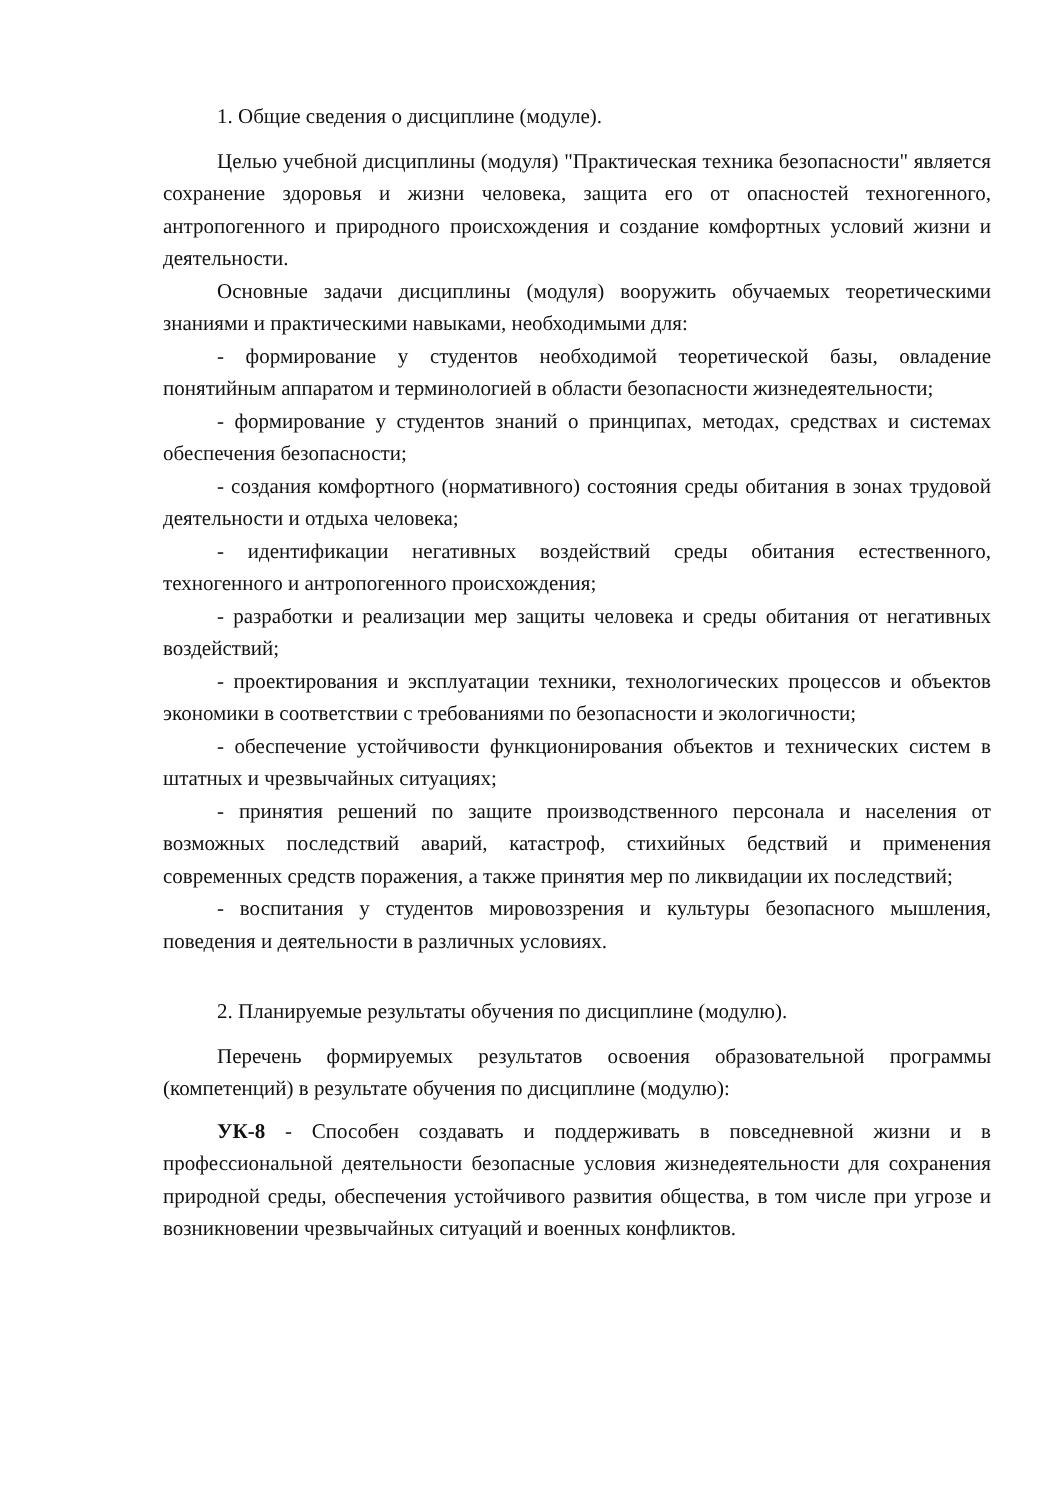1. Общие сведения о дисциплине (модуле).
Целью учебной дисциплины (модуля) "Практическая техника безопасности" является сохранение здоровья и жизни человека, защита его от опасностей техногенного, антропогенного и природного происхождения и создание комфортных условий жизни и деятельности.
Основные задачи дисциплины (модуля) вооружить обучаемых теоретическими знаниями и практическими навыками, необходимыми для:
- формирование у студентов необходимой теоретической базы, овладение понятийным аппаратом и терминологией в области безопасности жизнедеятельности;
- формирование у студентов знаний о принципах, методах, средствах и системах обеспечения безопасности;
- создания комфортного (нормативного) состояния среды обитания в зонах трудовой деятельности и отдыха человека;
- идентификации негативных воздействий среды обитания естественного, техногенного и антропогенного происхождения;
- разработки и реализации мер защиты человека и среды обитания от негативных воздействий;
- проектирования и эксплуатации техники, технологических процессов и объектов экономики в соответствии с требованиями по безопасности и экологичности;
- обеспечение устойчивости функционирования объектов и технических систем в штатных и чрезвычайных ситуациях;
- принятия решений по защите производственного персонала и населения от возможных последствий аварий, катастроф, стихийных бедствий и применения современных средств поражения, а также принятия мер по ликвидации их последствий;
- воспитания у студентов мировоззрения и культуры безопасного мышления, поведения и деятельности в различных условиях.
2. Планируемые результаты обучения по дисциплине (модулю).
Перечень формируемых результатов освоения образовательной программы (компетенций) в результате обучения по дисциплине (модулю):
УК-8 - Способен создавать и поддерживать в повседневной жизни и в профессиональной деятельности безопасные условия жизнедеятельности для сохранения природной среды, обеспечения устойчивого развития общества, в том числе при угрозе и возникновении чрезвычайных ситуаций и военных конфликтов.